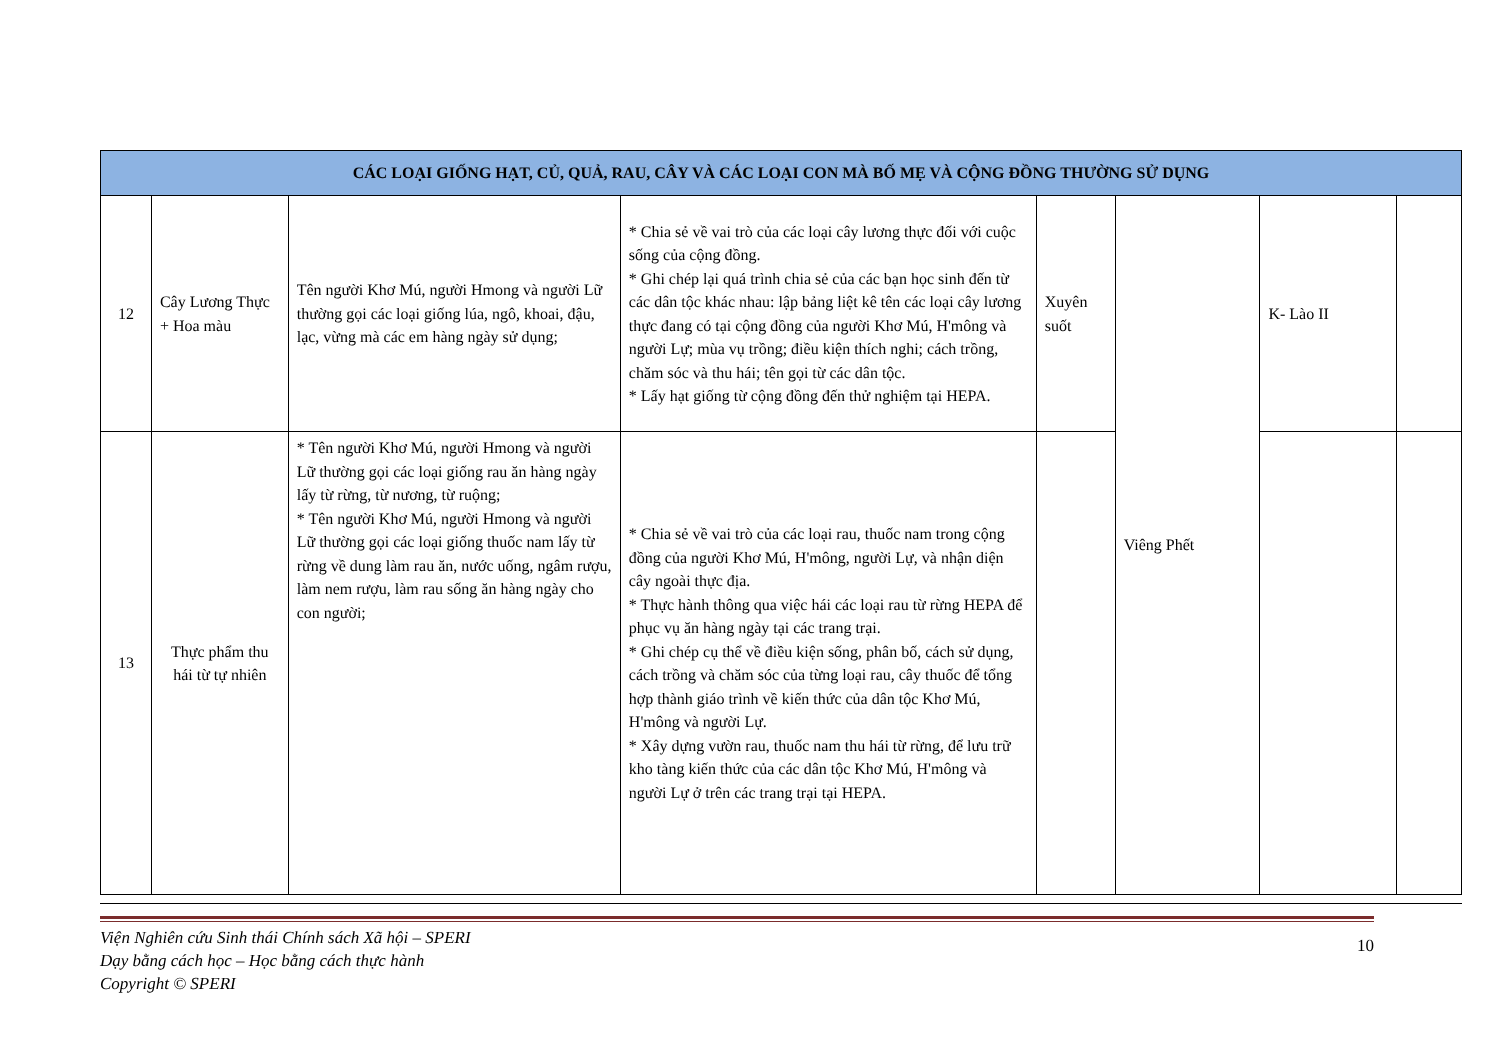| CÁC LOẠI GIỐNG HẠT, CỦ, QUẢ, RAU, CÂY VÀ CÁC LOẠI CON MÀ BỐ MẸ VÀ CỘNG ĐỒNG THƯỜNG SỬ DỤNG | | | | | | | |
| --- | --- | --- | --- | --- | --- | --- | --- |
| 12 | Cây Lương Thực + Hoa màu | Tên người Khơ Mú, người Hmong và người Lữ thường gọi các loại giống lúa, ngô, khoai, đậu, lạc, vừng mà các em hàng ngày sử dụng; | * Chia sẻ về vai trò của các loại cây lương thực đối với cuộc sống của cộng đồng. * Ghi chép lại quá trình chia sẻ của các bạn học sinh đến từ các dân tộc khác nhau: lập bảng liệt kê tên các loại cây lương thực đang có tại cộng đồng của người Khơ Mú, H'mông và người Lự; mùa vụ trồng; điều kiện thích nghi; cách trồng, chăm sóc và thu hái; tên gọi từ các dân tộc. * Lấy hạt giống từ cộng đồng đến thử nghiệm tại HEPA. | Xuyên suốt | Viêng Phết | K- Lào II | |
| 13 | Thực phẩm thu hái từ tự nhiên | * Tên người Khơ Mú, người Hmong và người Lữ thường gọi các loại giống rau ăn hàng ngày lấy từ rừng, từ nương, từ ruộng; * Tên người Khơ Mú, người Hmong và người Lữ thường gọi các loại giống thuốc nam lấy từ rừng về dung làm rau ăn, nước uống, ngâm rượu, làm nem rượu, làm rau sống ăn hàng ngày cho con người; | * Chia sẻ về vai trò của các loại rau, thuốc nam trong cộng đồng của người Khơ Mú, H'mông, người Lự, và nhận diện cây ngoài thực địa. * Thực hành thông qua việc hái các loại rau từ rừng HEPA để phục vụ ăn hàng ngày tại các trang trại. * Ghi chép cụ thể về điều kiện sống, phân bố, cách sử dụng, cách trồng và chăm sóc của từng loại rau, cây thuốc để tổng hợp thành giáo trình về kiến thức của dân tộc Khơ Mú, H'mông và người Lự. * Xây dựng vườn rau, thuốc nam thu hái từ rừng, để lưu trữ kho tàng kiến thức của các dân tộc Khơ Mú, H'mông và người Lự ở trên các trang trại tại HEPA. | | | | |
Viện Nghiên cứu Sinh thái Chính sách Xã hội – SPERI
Dạy bằng cách học – Học bằng cách thực hành
Copyright © SPERI
10